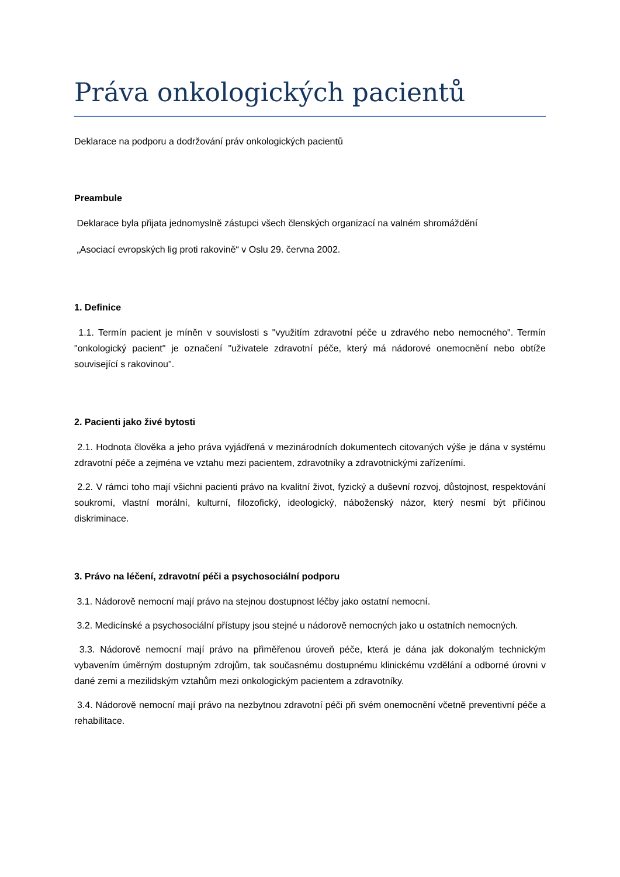Práva onkologických pacientů
Deklarace na podporu a dodržování práv onkologických pacientů
Preambule
Deklarace byla přijata jednomyslně zástupci všech členských organizací na valném shromáždění
„Asociací evropských lig proti rakovině“ v Oslu 29. června 2002.
1. Definice
1.1. Termín pacient je míněn v souvislosti s "využitím zdravotní péče u zdravého nebo nemocného". Termín "onkologický pacient" je označení "uživatele zdravotní péče, který má nádorové onemocnění nebo obtíže související s rakovinou".
2. Pacienti jako živé bytosti
2.1. Hodnota člověka a jeho práva vyjádřená v mezinárodních dokumentech citovaných výše je dána v systému zdravotní péče a zejména ve vztahu mezi pacientem, zdravotníky a zdravotnickými zařízeními.
2.2. V rámci toho mají všichni pacienti právo na kvalitní život, fyzický a duševní rozvoj, důstojnost, respektování soukromí, vlastní morální, kulturní, filozofický, ideologický, náboženský názor, který nesmí být příčinou diskriminace.
3. Právo na léčení, zdravotní péči a psychosociální podporu
3.1. Nádorově nemocní mají právo na stejnou dostupnost léčby jako ostatní nemocní.
3.2. Medicínské a psychosociální přístupy jsou stejné u nádorově nemocných jako u ostatních nemocných.
3.3. Nádorově nemocní mají právo na přiměřenou úroveň péče, která je dána jak dokonalým technickým vybavením úměrným dostupným zdrojům, tak současnému dostupnému klinickému vzdělání a odborné úrovni v dané zemi a mezilidským vztahům mezi onkologickým pacientem a zdravotníky.
3.4. Nádorově nemocní mají právo na nezbytnou zdravotní péči při svém onemocnění včetně preventivní péče a rehabilitace.